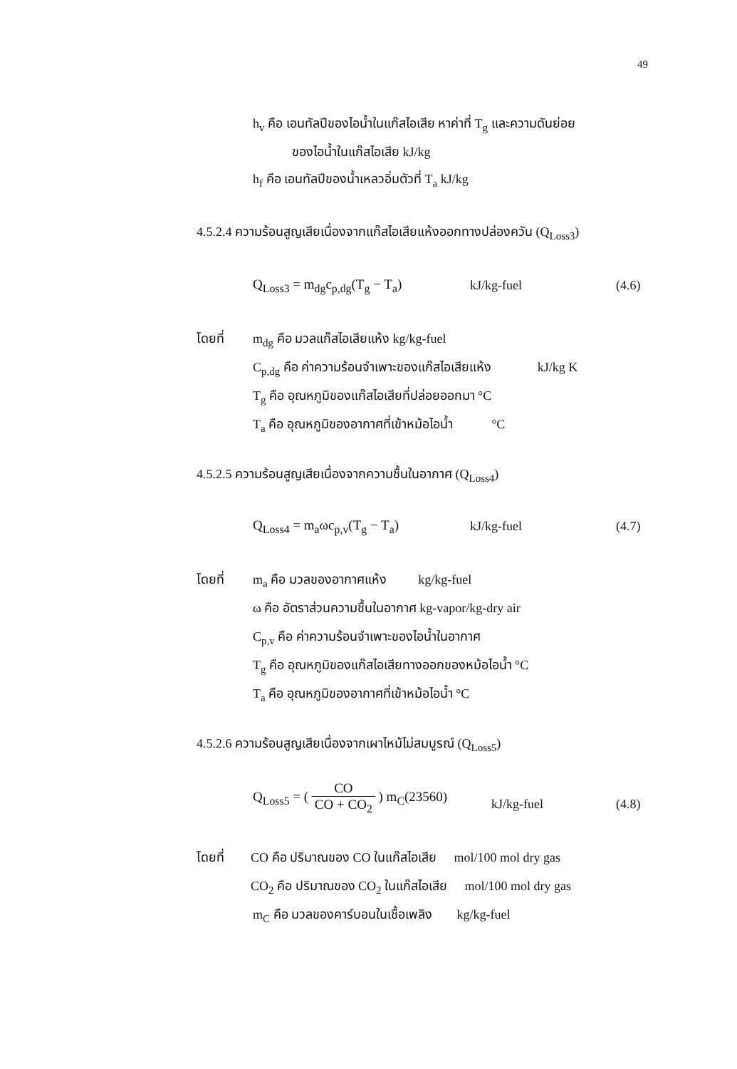49
h<sub>v</sub> คือ เอนทัลปีของไอน้ำในแก๊สไอเสีย หาค่าที่ T<sub>g</sub> และความดันย่อย
ของไอน้ำในแก๊สไอเสีย kJ/kg
h<sub>f</sub> คือ เอนทัลปีของน้ำเหลวอิ่มตัวที่ T<sub>a</sub> kJ/kg
4.5.2.4 ความร้อนสูญเสียเนื่องจากแก๊สไอเสียแห้งออกทางปล่องควัน (Q<sub>Loss3</sub>)
Q<sub>Loss3</sub> = m<sub>dg</sub>c<sub>p,dg</sub>(T<sub>g</sub> − T<sub>a</sub>) kJ/kg-fuel (4.6)
โดยที่ m<sub>dg</sub> คือ มวลแก๊สไอเสียแห้ง kg/kg-fuel
C<sub>p,dg</sub> คือ ค่าความร้อนจำเพาะของแก๊สไอเสียแห้ง kJ/kg K
T<sub>g</sub> คือ อุณหภูมิของแก๊สไอเสียที่ปล่อยออกมา °C
T<sub>a</sub> คือ อุณหภูมิของอากาศที่เข้าหม้อไอน้ำ °C
4.5.2.5 ความร้อนสูญเสียเนื่องจากความชื้นในอากาศ (Q<sub>Loss4</sub>)
Q<sub>Loss4</sub> = m<sub>a</sub>ωc<sub>p,v</sub>(T<sub>g</sub> − T<sub>a</sub>) kJ/kg-fuel (4.7)
โดยที่ m<sub>a</sub> คือ มวลของอากาศแห้ง kg/kg-fuel
ω คือ อัตราส่วนความชื้นในอากาศ kg-vapor/kg-dry air
C<sub>p,v</sub> คือ ค่าความร้อนจำเพาะของไอน้ำในอากาศ
T<sub>g</sub> คือ อุณหภูมิของแก๊สไอเสียทางออกของหม้อไอน้ำ °C
T<sub>a</sub> คือ อุณหภูมิของอากาศที่เข้าหม้อไอน้ำ °C
4.5.2.6 ความร้อนสูญเสียเนื่องจากเผาไหม้ไม่สมบูรณ์ (Q<sub>Loss5</sub>)
Q<sub>Loss5</sub> = ( CO CO + CO<sub>2</sub> ) m<sub>C</sub>(23560)
kJ/kg-fuel (4.8)
โดยที่ CO คือ ปริมาณของ CO ในแก๊สไอเสีย mol/100 mol dry gas
CO<sub>2</sub> คือ ปริมาณของ CO<sub>2</sub> ในแก๊สไอเสีย mol/100 mol dry gas
m<sub>C</sub> คือ มวลของคาร์บอนในเชื้อเพลิง kg/kg-fuel